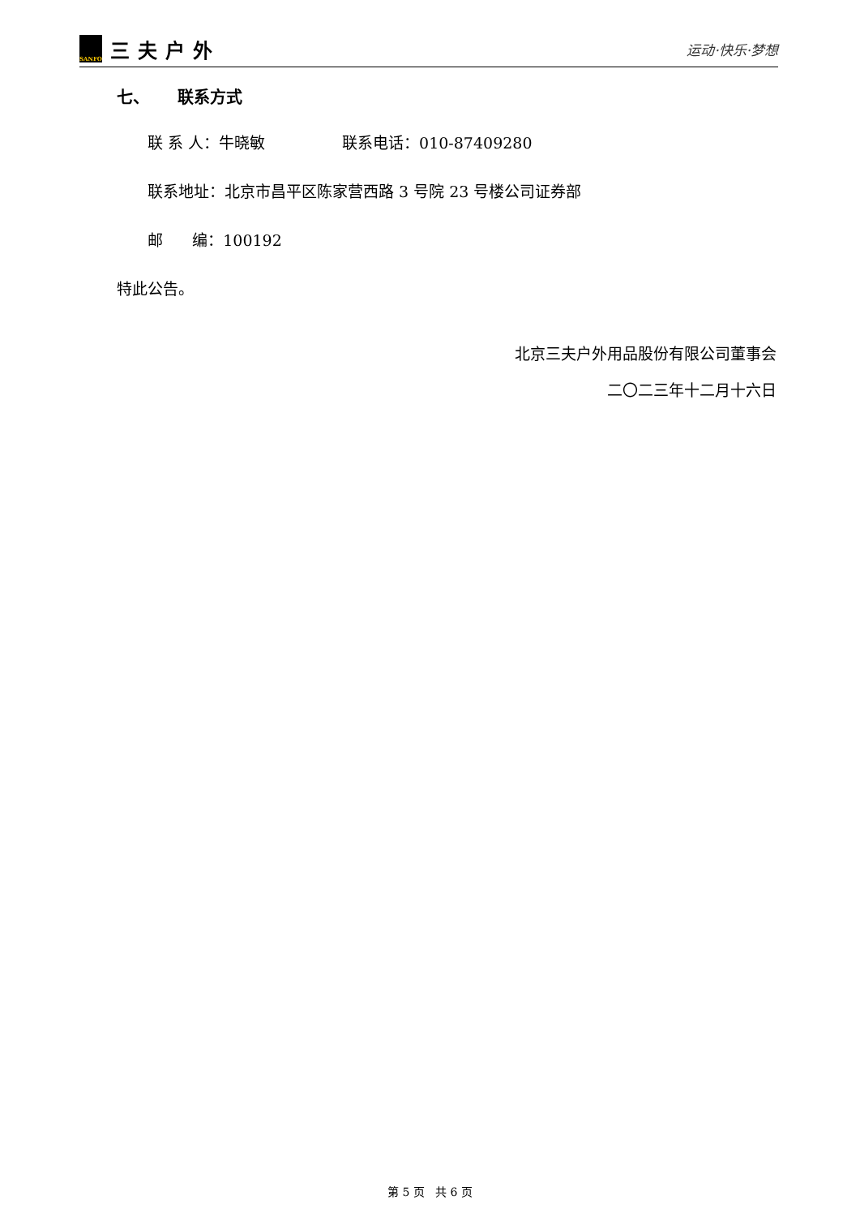SANFO
三夫户外
运动·快乐·梦想
七、 联系方式
联 系 人：牛晓敏 联系电话：010-87409280
联系地址：北京市昌平区陈家营西路 3 号院 23 号楼公司证券部
邮 编：100192
特此公告。
北京三夫户外用品股份有限公司董事会
二〇二三年十二月十六日
第 5 页 共 6 页